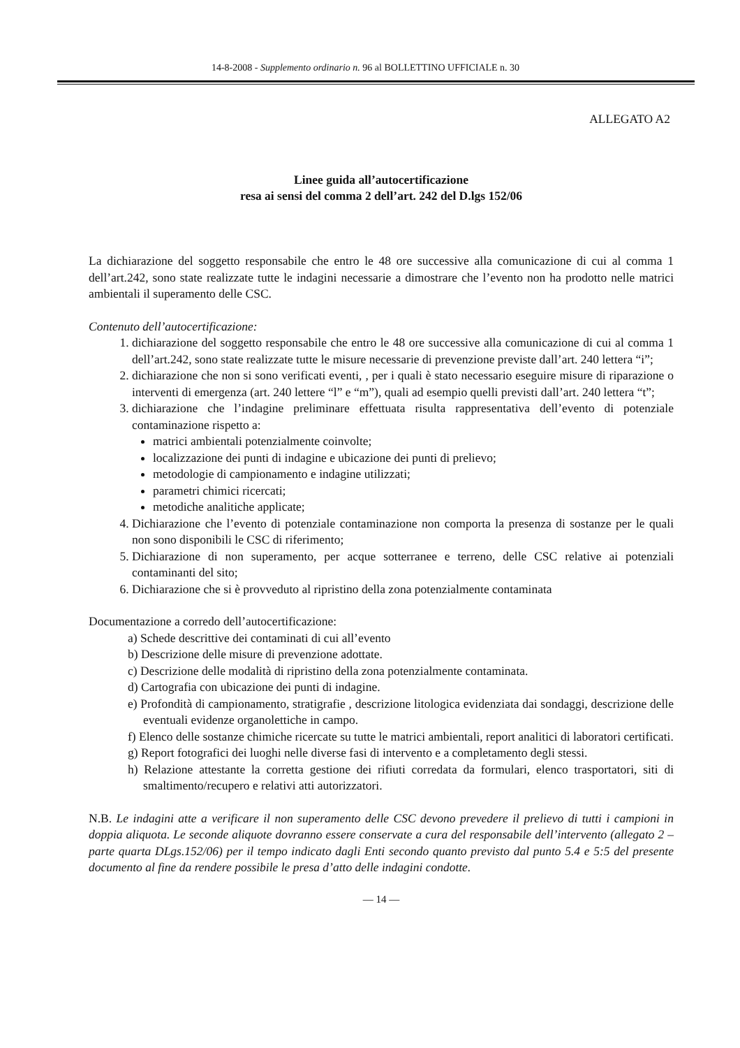14-8-2008 - Supplemento ordinario n. 96 al BOLLETTINO UFFICIALE n. 30
ALLEGATO A2
Linee guida all’autocertificazione
resa ai sensi del comma 2 dell’art. 242 del D.lgs 152/06
La dichiarazione del soggetto responsabile che entro le 48 ore successive alla comunicazione di cui al comma 1 dell’art.242, sono state realizzate tutte le indagini necessarie a dimostrare che l’evento non ha prodotto nelle matrici ambientali il superamento delle CSC.
Contenuto dell’autocertificazione:
1. dichiarazione del soggetto responsabile che entro le 48 ore successive alla comunicazione di cui al comma 1 dell’art.242, sono state realizzate tutte le misure necessarie di prevenzione previste dall’art. 240 lettera “i”;
2. dichiarazione che non si sono verificati eventi, , per i quali è stato necessario eseguire misure di riparazione o interventi di emergenza (art. 240 lettere “l” e “m”), quali ad esempio quelli previsti dall’art. 240 lettera “t”;
3. dichiarazione che l’indagine preliminare effettuata risulta rappresentativa dell’evento di potenziale contaminazione rispetto a:
matrici ambientali potenzialmente coinvolte;
localizzazione dei punti di indagine e ubicazione dei punti di prelievo;
metodologie di campionamento e indagine utilizzati;
parametri chimici ricercati;
metodiche analitiche applicate;
4. Dichiarazione che l’evento di potenziale contaminazione non comporta la presenza di sostanze per le quali non sono disponibili le CSC di riferimento;
5. Dichiarazione di non superamento, per acque sotterranee e terreno, delle CSC relative ai potenziali contaminanti del sito;
6. Dichiarazione che si è provveduto al ripristino della zona potenzialmente contaminata
Documentazione a corredo dell’autocertificazione:
a) Schede descrittive dei contaminati di cui all’evento
b) Descrizione delle misure di prevenzione adottate.
c) Descrizione delle modalità di ripristino della zona potenzialmente contaminata.
d) Cartografia con ubicazione dei punti di indagine.
e) Profondità di campionamento, stratigrafie , descrizione litologica evidenziata dai sondaggi, descrizione delle eventuali evidenze organolettiche in campo.
f) Elenco delle sostanze chimiche ricercate su tutte le matrici ambientali, report analitici di laboratori certificati.
g) Report fotografici dei luoghi nelle diverse fasi di intervento e a completamento degli stessi.
h) Relazione attestante la corretta gestione dei rifiuti corredata da formulari, elenco trasportatori, siti di smaltimento/recupero e relativi atti autorizzatori.
N.B. Le indagini atte a verificare il non superamento delle CSC devono prevedere il prelievo di tutti i campioni in doppia aliquota. Le seconde aliquote dovranno essere conservate a cura del responsabile dell’intervento (allegato 2 – parte quarta DLgs.152/06) per il tempo indicato dagli Enti secondo quanto previsto dal punto 5.4 e 5:5 del presente documento al fine da rendere possibile le presa d’atto delle indagini condotte.
— 14 —